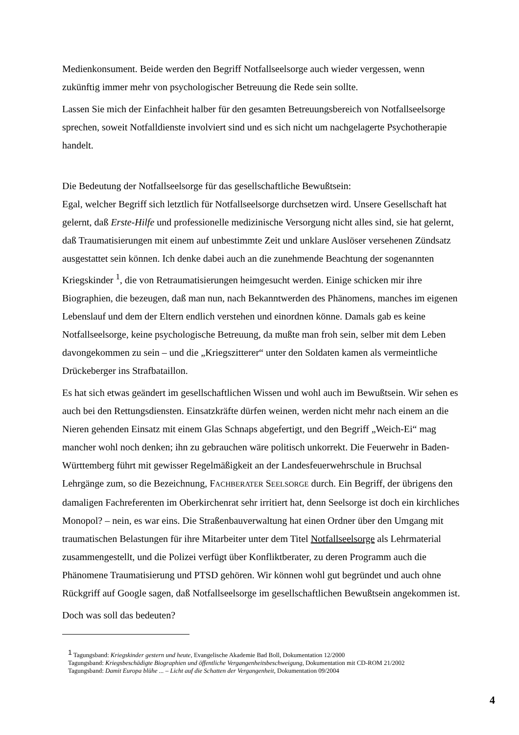Medienkonsument. Beide werden den Begriff Notfallseelsorge auch wieder vergessen, wenn zukünftig immer mehr von psychologischer Betreuung die Rede sein sollte.
Lassen Sie mich der Einfachheit halber für den gesamten Betreuungsbereich von Notfallseelsorge sprechen, soweit Notfalldienste involviert sind und es sich nicht um nachgelagerte Psychotherapie handelt.
Die Bedeutung der Notfallseelsorge für das gesellschaftliche Bewußtsein:
Egal, welcher Begriff sich letztlich für Notfallseelsorge durchsetzen wird. Unsere Gesellschaft hat gelernt, daß Erste-Hilfe und professionelle medizinische Versorgung nicht alles sind, sie hat gelernt, daß Traumatisierungen mit einem auf unbestimmte Zeit und unklare Auslöser versehenen Zündsatz ausgestattet sein können. Ich denke dabei auch an die zunehmende Beachtung der sogenannten Kriegskinder <sup>1</sup>, die von Retraumatisierungen heimgesucht werden. Einige schicken mir ihre Biographien, die bezeugen, daß man nun, nach Bekanntwerden des Phänomens, manches im eigenen Lebenslauf und dem der Eltern endlich verstehen und einordnen könne. Damals gab es keine Notfallseelsorge, keine psychologische Betreuung, da mußte man froh sein, selber mit dem Leben davongekommen zu sein – und die „Kriegszitterer“ unter den Soldaten kamen als vermeintliche Drückeberger ins Strafbataillon.
Es hat sich etwas geändert im gesellschaftlichen Wissen und wohl auch im Bewußtsein. Wir sehen es auch bei den Rettungsdiensten. Einsatzkräfte dürfen weinen, werden nicht mehr nach einem an die Nieren gehenden Einsatz mit einem Glas Schnaps abgefertigt, und den Begriff „Weich-Ei“ mag mancher wohl noch denken; ihn zu gebrauchen wäre politisch unkorrekt. Die Feuerwehr in Baden-Württemberg führt mit gewisser Regelmäßigkeit an der Landesfeuerwehrschule in Bruchsal Lehrgänge zum, so die Bezeichnung, FACHBERATER SEELSORGE durch. Ein Begriff, der übrigens den damaligen Fachreferenten im Oberkirchenrat sehr irritiert hat, denn Seelsorge ist doch ein kirchliches Monopol? – nein, es war eins. Die Straßenbauverwaltung hat einen Ordner über den Umgang mit traumatischen Belastungen für ihre Mitarbeiter unter dem Titel Notfallseelsorge als Lehrmaterial zusammengestellt, und die Polizei verfügt über Konfliktberater, zu deren Programm auch die Phänomene Traumatisierung und PTSD gehören. Wir können wohl gut begründet und auch ohne Rückgriff auf Google sagen, daß Notfallseelsorge im gesellschaftlichen Bewußtsein angekommen ist.
Doch was soll das bedeuten?
<sup>1</sup> Tagungsband: Kriegskinder gestern und heute, Evangelische Akademie Bad Boll, Dokumentation 12/2000
Tagungsband: Kriegsbeschädigte Biographien und öffentliche Vergangenheitsbeschweigung, Dokumentation mit CD-ROM 21/2002
Tagungsband: Damit Europa blühe ... – Licht auf die Schatten der Vergangenheit, Dokumentation 09/2004
4